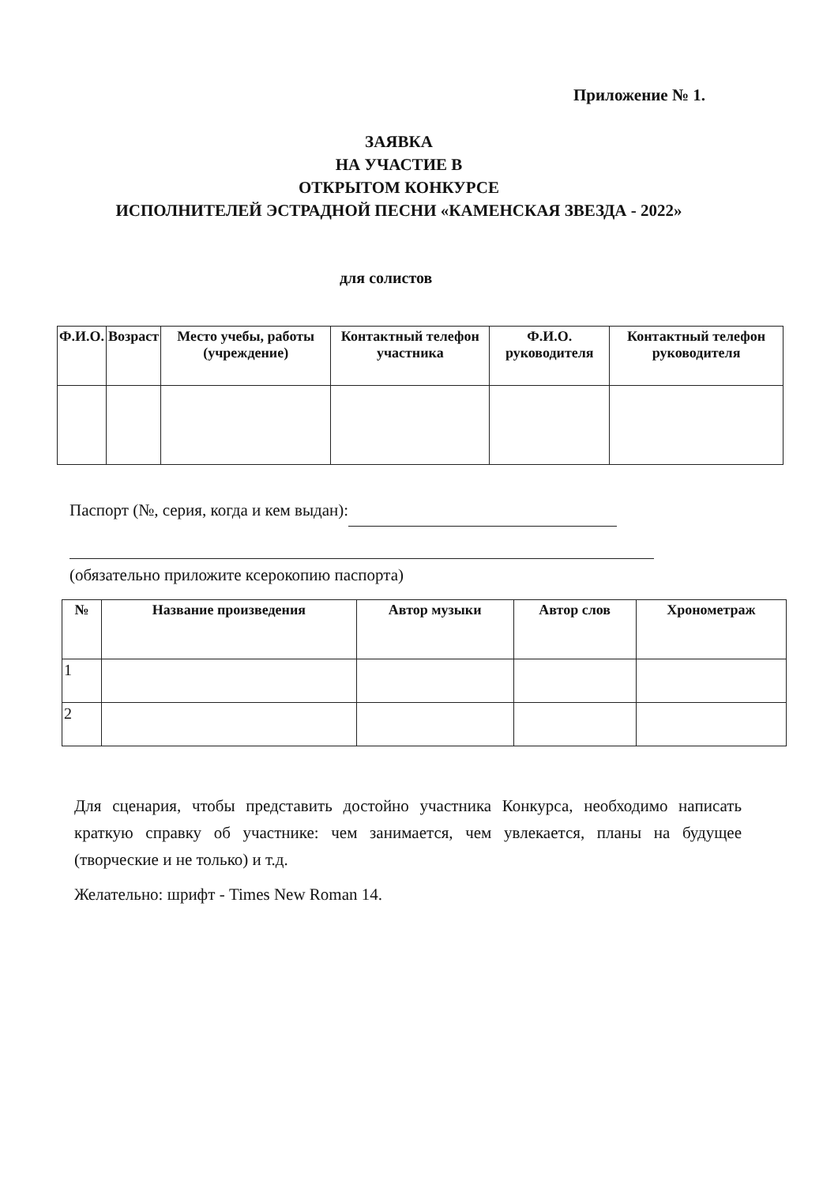Приложение № 1.
ЗАЯВКА
НА УЧАСТИЕ В
ОТКРЫТОМ КОНКУРСЕ
ИСПОЛНИТЕЛЕЙ ЭСТРАДНОЙ ПЕСНИ «КАМЕНСКАЯ ЗВЕЗДА - 2022»
для солистов
| Ф.И.О. | Возраст | Место учебы, работы (учреждение) | Контактный телефон участника | Ф.И.О. руководителя | Контактный телефон руководителя |
| --- | --- | --- | --- | --- | --- |
Паспорт (№, серия, когда и кем выдан):
(обязательно приложите ксерокопию паспорта)
| № | Название произведения | Автор музыки | Автор слов | Хронометраж |
| --- | --- | --- | --- | --- |
| 1 | | | | |
| 2 | | | | |
Для сценария, чтобы представить достойно участника Конкурса, необходимо написать краткую справку об участнике: чем занимается, чем увлекается, планы на будущее (творческие и не только) и т.д.
Желательно: шрифт - Times New Roman 14.